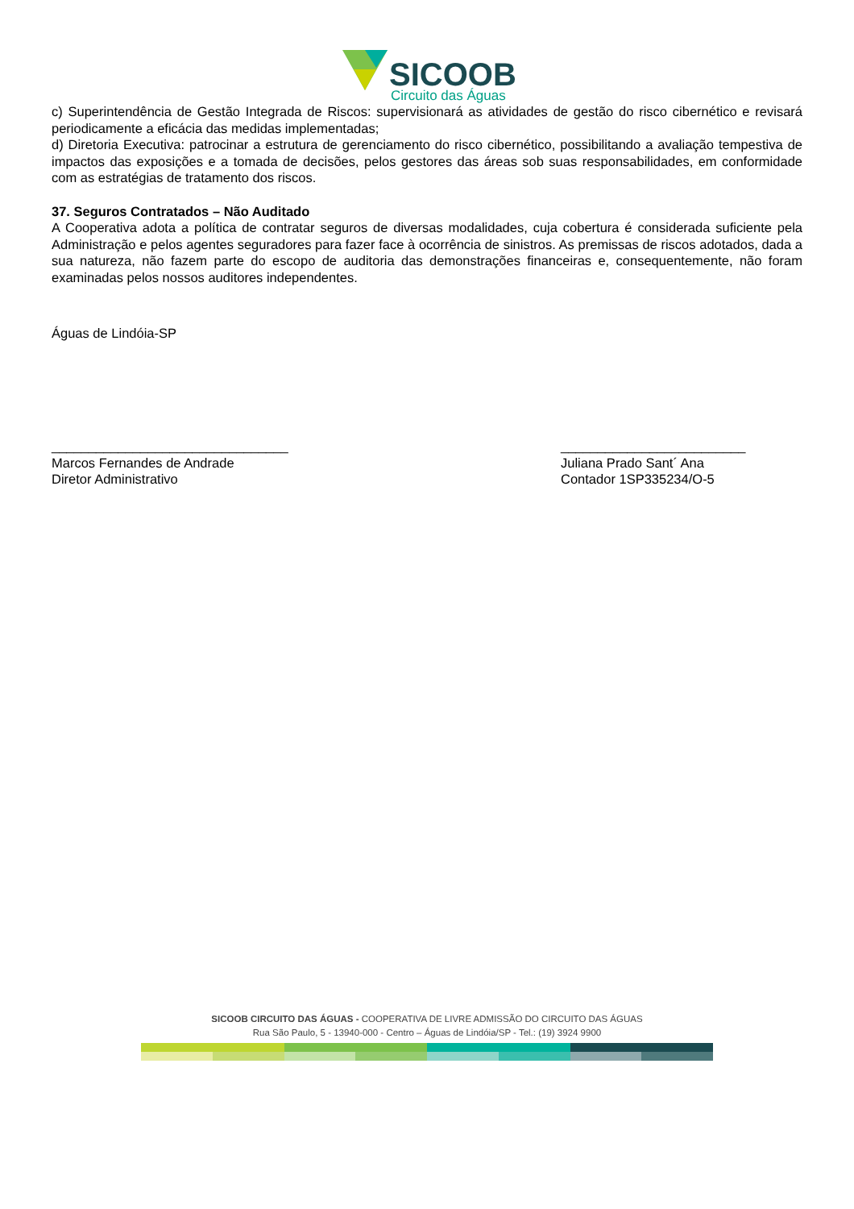SICOOB
Circuito das Águas
c) Superintendência de Gestão Integrada de Riscos: supervisionará as atividades de gestão do risco cibernético e revisará periodicamente a eficácia das medidas implementadas;
d) Diretoria Executiva: patrocinar a estrutura de gerenciamento do risco cibernético, possibilitando a avaliação tempestiva de impactos das exposições e a tomada de decisões, pelos gestores das áreas sob suas responsabilidades, em conformidade com as estratégias de tratamento dos riscos.
37. Seguros Contratados – Não Auditado
A Cooperativa adota a política de contratar seguros de diversas modalidades, cuja cobertura é considerada suficiente pela Administração e pelos agentes seguradores para fazer face à ocorrência de sinistros. As premissas de riscos adotados, dada a sua natureza, não fazem parte do escopo de auditoria das demonstrações financeiras e, consequentemente, não foram examinadas pelos nossos auditores independentes.
Águas de Lindóia-SP
________________________________
Marcos Fernandes de Andrade
Diretor Administrativo
_________________________
Juliana Prado Sant´ Ana
Contador 1SP335234/O-5
SICOOB CIRCUITO DAS ÁGUAS - COOPERATIVA DE LIVRE ADMISSÃO DO CIRCUITO DAS ÁGUAS
Rua São Paulo, 5 - 13940-000 - Centro – Águas de Lindóia/SP - Tel.: (19) 3924 9900